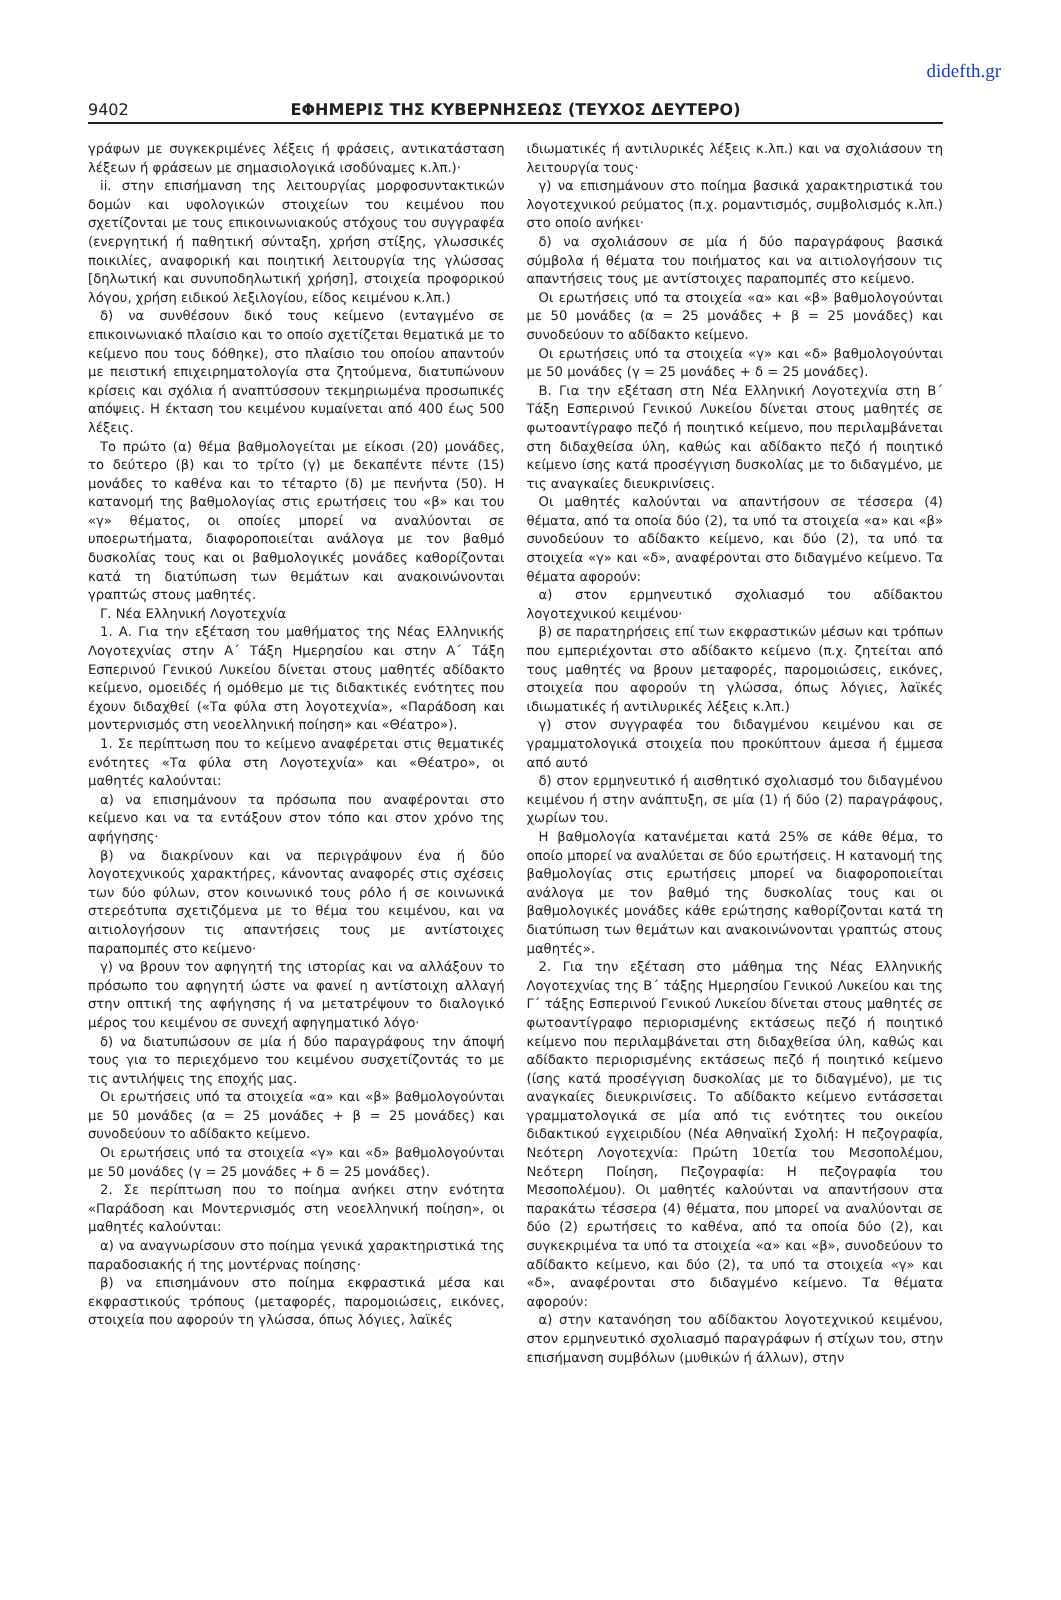didefth.gr
9402 ΕΦΗΜΕΡΙΣ ΤΗΣ ΚΥΒΕΡΝΗΣΕΩΣ (ΤΕΥΧΟΣ ΔΕΥΤΕΡΟ)
γράφων με συγκεκριμένες λέξεις ή φράσεις, αντικατάσταση λέξεων ή φράσεων με σημασιολογικά ισοδύναμες κ.λπ.)·
ii. στην επισήμανση της λειτουργίας μορφοσυντακτικών δομών και υφολογικών στοιχείων του κειμένου που σχετίζονται με τους επικοινωνιακούς στόχους του συγγραφέα (ενεργητική ή παθητική σύνταξη, χρήση στίξης, γλωσσικές ποικιλίες, αναφορική και ποιητική λειτουργία της γλώσσας [δηλωτική και συνυποδηλωτική χρήση], στοιχεία προφορικού λόγου, χρήση ειδικού λεξιλογίου, είδος κειμένου κ.λπ.)
δ) να συνθέσουν δικό τους κείμενο (ενταγμένο σε επικοινωνιακό πλαίσιο και το οποίο σχετίζεται θεματικά με το κείμενο που τους δόθηκε), στο πλαίσιο του οποίου απαντούν με πειστική επιχειρηματολογία στα ζητούμενα, διατυπώνουν κρίσεις και σχόλια ή αναπτύσσουν τεκμηριωμένα προσωπικές απόψεις. Η έκταση του κειμένου κυμαίνεται από 400 έως 500 λέξεις.
Το πρώτο (α) θέμα βαθμολογείται με είκοσι (20) μονάδες, το δεύτερο (β) και το τρίτο (γ) με δεκαπέντε πέντε (15) μονάδες το καθένα και το τέταρτο (δ) με πενήντα (50). Η κατανομή της βαθμολογίας στις ερωτήσεις του «β» και του «γ» θέματος, οι οποίες μπορεί να αναλύονται σε υποερωτήματα, διαφοροποιείται ανάλογα με τον βαθμό δυσκολίας τους και οι βαθμολογικές μονάδες καθορίζονται κατά τη διατύπωση των θεμάτων και ανακοινώνονται γραπτώς στους μαθητές.
Γ. Νέα Ελληνική Λογοτεχνία
1. Α. Για την εξέταση του μαθήματος της Νέας Ελληνικής Λογοτεχνίας στην Α΄ Τάξη Ημερησίου και στην Α΄ Τάξη Εσπερινού Γενικού Λυκείου δίνεται στους μαθητές αδίδακτο κείμενο, ομοειδές ή ομόθεμο με τις διδακτικές ενότητες που έχουν διδαχθεί («Τα φύλα στη λογοτεχνία», «Παράδοση και μοντερνισμός στη νεοελληνική ποίηση» και «Θέατρο»).
1. Σε περίπτωση που το κείμενο αναφέρεται στις θεματικές ενότητες «Τα φύλα στη Λογοτεχνία» και «Θέατρο», οι μαθητές καλούνται:
α) να επισημάνουν τα πρόσωπα που αναφέρονται στο κείμενο και να τα εντάξουν στον τόπο και στον χρόνο της αφήγησης·
β) να διακρίνουν και να περιγράψουν ένα ή δύο λογοτεχνικούς χαρακτήρες, κάνοντας αναφορές στις σχέσεις των δύο φύλων, στον κοινωνικό τους ρόλο ή σε κοινωνικά στερεότυπα σχετιζόμενα με το θέμα του κειμένου, και να αιτιολογήσουν τις απαντήσεις τους με αντίστοιχες παραπομπές στο κείμενο·
γ) να βρουν τον αφηγητή της ιστορίας και να αλλάξουν το πρόσωπο του αφηγητή ώστε να φανεί η αντίστοιχη αλλαγή στην οπτική της αφήγησης ή να μετατρέψουν το διαλογικό μέρος του κειμένου σε συνεχή αφηγηματικό λόγο·
δ) να διατυπώσουν σε μία ή δύο παραγράφους την άποψή τους για το περιεχόμενο του κειμένου συσχετίζοντάς το με τις αντιλήψεις της εποχής μας.
Οι ερωτήσεις υπό τα στοιχεία «α» και «β» βαθμολογούνται με 50 μονάδες (α = 25 μονάδες + β = 25 μονάδες) και συνοδεύουν το αδίδακτο κείμενο.
Οι ερωτήσεις υπό τα στοιχεία «γ» και «δ» βαθμολογούνται με 50 μονάδες (γ = 25 μονάδες + δ = 25 μονάδες).
2. Σε περίπτωση που το ποίημα ανήκει στην ενότητα «Παράδοση και Μοντερνισμός στη νεοελληνική ποίηση», οι μαθητές καλούνται:
α) να αναγνωρίσουν στο ποίημα γενικά χαρακτηριστικά της παραδοσιακής ή της μοντέρνας ποίησης·
β) να επισημάνουν στο ποίημα εκφραστικά μέσα και εκφραστικούς τρόπους (μεταφορές, παρομοιώσεις, εικόνες, στοιχεία που αφορούν τη γλώσσα, όπως λόγιες, λαϊκές
ιδιωματικές ή αντιλυρικές λέξεις κ.λπ.) και να σχολιάσουν τη λειτουργία τους·
γ) να επισημάνουν στο ποίημα βασικά χαρακτηριστικά του λογοτεχνικού ρεύματος (π.χ. ρομαντισμός, συμβολισμός κ.λπ.) στο οποίο ανήκει·
δ) να σχολιάσουν σε μία ή δύο παραγράφους βασικά σύμβολα ή θέματα του ποιήματος και να αιτιολογήσουν τις απαντήσεις τους με αντίστοιχες παραπομπές στο κείμενο.
Οι ερωτήσεις υπό τα στοιχεία «α» και «β» βαθμολογούνται με 50 μονάδες (α = 25 μονάδες + β = 25 μονάδες) και συνοδεύουν το αδίδακτο κείμενο.
Οι ερωτήσεις υπό τα στοιχεία «γ» και «δ» βαθμολογούνται με 50 μονάδες (γ = 25 μονάδες + δ = 25 μονάδες).
Β. Για την εξέταση στη Νέα Ελληνική Λογοτεχνία στη Β΄ Τάξη Εσπερινού Γενικού Λυκείου δίνεται στους μαθητές σε φωτοαντίγραφο πεζό ή ποιητικό κείμενο, που περιλαμβάνεται στη διδαχθείσα ύλη, καθώς και αδίδακτο πεζό ή ποιητικό κείμενο ίσης κατά προσέγγιση δυσκολίας με το διδαγμένο, με τις αναγκαίες διευκρινίσεις.
Οι μαθητές καλούνται να απαντήσουν σε τέσσερα (4) θέματα, από τα οποία δύο (2), τα υπό τα στοιχεία «α» και «β» συνοδεύουν το αδίδακτο κείμενο, και δύο (2), τα υπό τα στοιχεία «γ» και «δ», αναφέρονται στο διδαγμένο κείμενο. Τα θέματα αφορούν:
α) στον ερμηνευτικό σχολιασμό του αδίδακτου λογοτεχνικού κειμένου·
β) σε παρατηρήσεις επί των εκφραστικών μέσων και τρόπων που εμπεριέχονται στο αδίδακτο κείμενο (π.χ. ζητείται από τους μαθητές να βρουν μεταφορές, παρομοιώσεις, εικόνες, στοιχεία που αφορούν τη γλώσσα, όπως λόγιες, λαϊκές ιδιωματικές ή αντιλυρικές λέξεις κ.λπ.)
γ) στον συγγραφέα του διδαγμένου κειμένου και σε γραμματολογικά στοιχεία που προκύπτουν άμεσα ή έμμεσα από αυτό
δ) στον ερμηνευτικό ή αισθητικό σχολιασμό του διδαγμένου κειμένου ή στην ανάπτυξη, σε μία (1) ή δύο (2) παραγράφους, χωρίων του.
Η βαθμολογία κατανέμεται κατά 25% σε κάθε θέμα, το οποίο μπορεί να αναλύεται σε δύο ερωτήσεις. Η κατανομή της βαθμολογίας στις ερωτήσεις μπορεί να διαφοροποιείται ανάλογα με τον βαθμό της δυσκολίας τους και οι βαθμολογικές μονάδες κάθε ερώτησης καθορίζονται κατά τη διατύπωση των θεμάτων και ανακοινώνονται γραπτώς στους μαθητές».
2. Για την εξέταση στο μάθημα της Νέας Ελληνικής Λογοτεχνίας της Β΄ τάξης Ημερησίου Γενικού Λυκείου και της Γ΄ τάξης Εσπερινού Γενικού Λυκείου δίνεται στους μαθητές σε φωτοαντίγραφο περιορισμένης εκτάσεως πεζό ή ποιητικό κείμενο που περιλαμβάνεται στη διδαχθείσα ύλη, καθώς και αδίδακτο περιορισμένης εκτάσεως πεζό ή ποιητικό κείμενο (ίσης κατά προσέγγιση δυσκολίας με το διδαγμένο), με τις αναγκαίες διευκρινίσεις. Το αδίδακτο κείμενο εντάσσεται γραμματολογικά σε μία από τις ενότητες του οικείου διδακτικού εγχειριδίου (Νέα Αθηναϊκή Σχολή: Η πεζογραφία, Νεότερη Λογοτεχνία: Πρώτη 10ετία του Μεσοπολέμου, Νεότερη Ποίηση, Πεζογραφία: Η πεζογραφία του Μεσοπολέμου). Οι μαθητές καλούνται να απαντήσουν στα παρακάτω τέσσερα (4) θέματα, που μπορεί να αναλύονται σε δύο (2) ερωτήσεις το καθένα, από τα οποία δύο (2), και συγκεκριμένα τα υπό τα στοιχεία «α» και «β», συνοδεύουν το αδίδακτο κείμενο, και δύο (2), τα υπό τα στοιχεία «γ» και «δ», αναφέρονται στο διδαγμένο κείμενο. Τα θέματα αφορούν:
α) στην κατανόηση του αδίδακτου λογοτεχνικού κειμένου, στον ερμηνευτικό σχολιασμό παραγράφων ή στίχων του, στην επισήμανση συμβόλων (μυθικών ή άλλων), στην